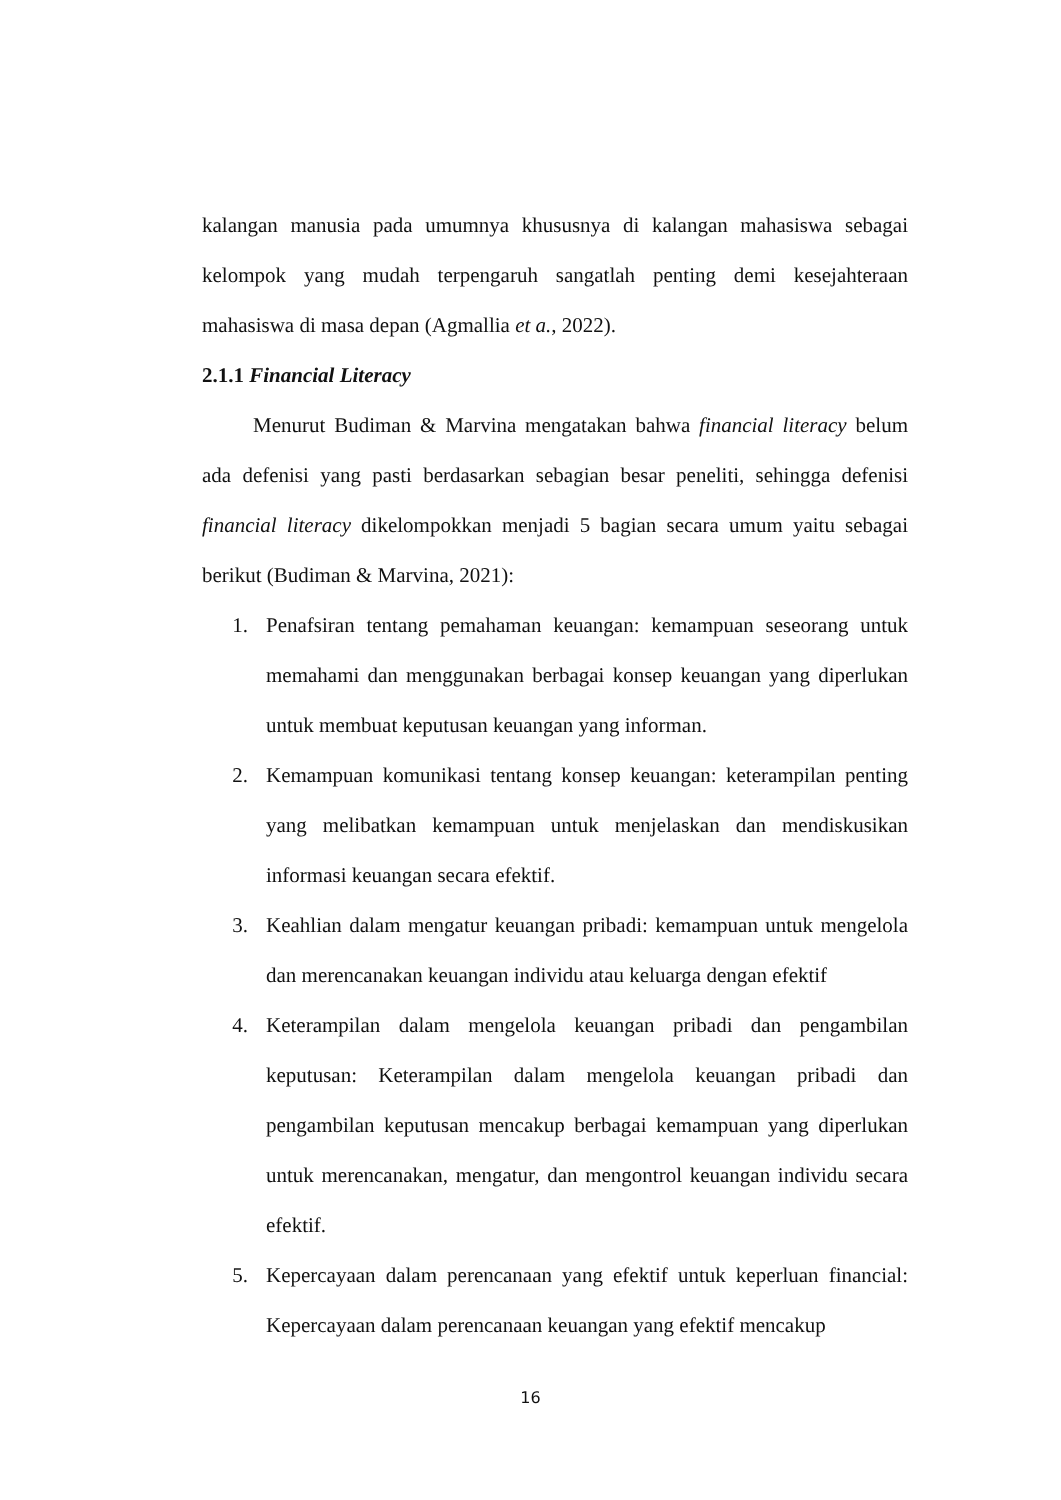kalangan manusia pada umumnya khususnya di kalangan mahasiswa sebagai kelompok yang mudah terpengaruh sangatlah penting demi kesejahteraan mahasiswa di masa depan (Agmallia et a., 2022).
2.1.1 Financial Literacy
Menurut Budiman & Marvina mengatakan bahwa financial literacy belum ada defenisi yang pasti berdasarkan sebagian besar peneliti, sehingga defenisi financial literacy dikelompokkan menjadi 5 bagian secara umum yaitu sebagai berikut (Budiman & Marvina, 2021):
1. Penafsiran tentang pemahaman keuangan: kemampuan seseorang untuk memahami dan menggunakan berbagai konsep keuangan yang diperlukan untuk membuat keputusan keuangan yang informan.
2. Kemampuan komunikasi tentang konsep keuangan: keterampilan penting yang melibatkan kemampuan untuk menjelaskan dan mendiskusikan informasi keuangan secara efektif.
3. Keahlian dalam mengatur keuangan pribadi: kemampuan untuk mengelola dan merencanakan keuangan individu atau keluarga dengan efektif
4. Keterampilan dalam mengelola keuangan pribadi dan pengambilan keputusan: Keterampilan dalam mengelola keuangan pribadi dan pengambilan keputusan mencakup berbagai kemampuan yang diperlukan untuk merencanakan, mengatur, dan mengontrol keuangan individu secara efektif.
5. Kepercayaan dalam perencanaan yang efektif untuk keperluan financial: Kepercayaan dalam perencanaan keuangan yang efektif mencakup
16